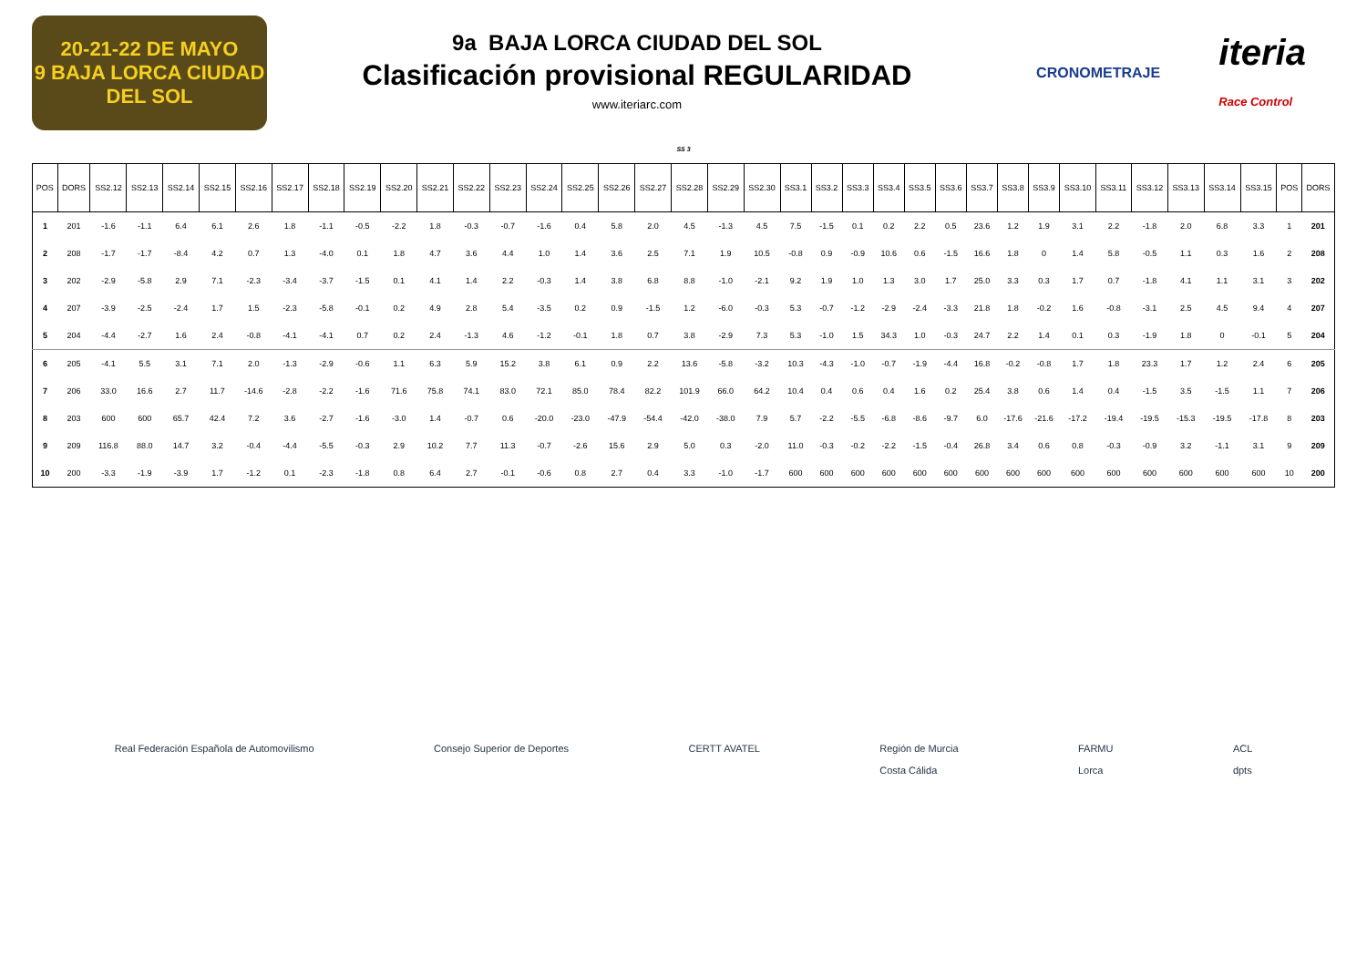20-21-22 DE MAYO
9 BAJA LORCA CIUDAD DEL SOL
9a BAJA LORCA CIUDAD DEL SOL
Clasificación provisional REGULARIDAD
www.iteriarc.com
CRONOMETRAJE iteria
Race Control
SS 3
| POS | DORS | SS2.12 | SS2.13 | SS2.14 | SS2.15 | SS2.16 | SS2.17 | SS2.18 | SS2.19 | SS2.20 | SS2.21 | SS2.22 | SS2.23 | SS2.24 | SS2.25 | SS2.26 | SS2.27 | SS2.28 | SS2.29 | SS2.30 | SS3.1 | SS3.2 | SS3.3 | SS3.4 | SS3.5 | SS3.6 | SS3.7 | SS3.8 | SS3.9 | SS3.10 | SS3.11 | SS3.12 | SS3.13 | SS3.14 | SS3.15 | POS | DORS |
| --- | --- | --- | --- | --- | --- | --- | --- | --- | --- | --- | --- | --- | --- | --- | --- | --- | --- | --- | --- | --- | --- | --- | --- | --- | --- | --- | --- | --- | --- | --- | --- | --- | --- | --- | --- | --- | --- |
| 1 | 201 | -1.6 | -1.1 | 6.4 | 6.1 | 2.6 | 1.8 | -1.1 | -0.5 | -2.2 | 1.8 | -0.3 | -0.7 | -1.6 | 0.4 | 5.8 | 2.0 | 4.5 | -1.3 | 4.5 | 7.5 | -1.5 | 0.1 | 0.2 | 2.2 | 0.5 | 23.6 | 1.2 | 1.9 | 3.1 | 2.2 | -1.8 | 2.0 | 6.8 | 3.3 | 1 | 201 |
| 2 | 208 | -1.7 | -1.7 | -8.4 | 4.2 | 0.7 | 1.3 | -4.0 | 0.1 | 1.8 | 4.7 | 3.6 | 4.4 | 1.0 | 1.4 | 3.6 | 2.5 | 7.1 | 1.9 | 10.5 | -0.8 | 0.9 | -0.9 | 10.6 | 0.6 | -1.5 | 16.6 | 1.8 | 0 | 1.4 | 5.8 | -0.5 | 1.1 | 0.3 | 1.6 | 2 | 208 |
| 3 | 202 | -2.9 | -5.8 | 2.9 | 7.1 | -2.3 | -3.4 | -3.7 | -1.5 | 0.1 | 4.1 | 1.4 | 2.2 | -0.3 | 1.4 | 3.8 | 6.8 | 8.8 | -1.0 | -2.1 | 9.2 | 1.9 | 1.0 | 1.3 | 3.0 | 1.7 | 25.0 | 3.3 | 0.3 | 1.7 | 0.7 | -1.8 | 4.1 | 1.1 | 3.1 | 3 | 202 |
| 4 | 207 | -3.9 | -2.5 | -2.4 | 1.7 | 1.5 | -2.3 | -5.8 | -0.1 | 0.2 | 4.9 | 2.8 | 5.4 | -3.5 | 0.2 | 0.9 | -1.5 | 1.2 | -6.0 | -0.3 | 5.3 | -0.7 | -1.2 | -2.9 | -2.4 | -3.3 | 21.8 | 1.8 | -0.2 | 1.6 | -0.8 | -3.1 | 2.5 | 4.5 | 9.4 | 4 | 207 |
| 5 | 204 | -4.4 | -2.7 | 1.6 | 2.4 | -0.8 | -4.1 | -4.1 | 0.7 | 0.2 | 2.4 | -1.3 | 4.6 | -1.2 | -0.1 | 1.8 | 0.7 | 3.8 | -2.9 | 7.3 | 5.3 | -1.0 | 1.5 | 34.3 | 1.0 | -0.3 | 24.7 | 2.2 | 1.4 | 0.1 | 0.3 | -1.9 | 1.8 | 0 | -0.1 | 5 | 204 |
| 6 | 205 | -4.1 | 5.5 | 3.1 | 7.1 | 2.0 | -1.3 | -2.9 | -0.6 | 1.1 | 6.3 | 5.9 | 15.2 | 3.8 | 6.1 | 0.9 | 2.2 | 13.6 | -5.8 | -3.2 | 10.3 | -4.3 | -1.0 | -0.7 | -1.9 | -4.4 | 16.8 | -0.2 | -0.8 | 1.7 | 1.8 | 23.3 | 1.7 | 1.2 | 2.4 | 6 | 205 |
| 7 | 206 | 33.0 | 16.6 | 2.7 | 11.7 | -14.6 | -2.8 | -2.2 | -1.6 | 71.6 | 75.8 | 74.1 | 83.0 | 72.1 | 85.0 | 78.4 | 82.2 | 101.9 | 66.0 | 64.2 | 10.4 | 0.4 | 0.6 | 0.4 | 1.6 | 0.2 | 25.4 | 3.8 | 0.6 | 1.4 | 0.4 | -1.5 | 3.5 | -1.5 | 1.1 | 7 | 206 |
| 8 | 203 | 600 | 600 | 65.7 | 42.4 | 7.2 | 3.6 | -2.7 | -1.6 | -3.0 | 1.4 | -0.7 | 0.6 | -20.0 | -23.0 | -47.9 | -54.4 | -42.0 | -38.0 | 7.9 | 5.7 | -2.2 | -5.5 | -6.8 | -8.6 | -9.7 | 6.0 | -17.6 | -21.6 | -17.2 | -19.4 | -19.5 | -15.3 | -19.5 | -17.8 | 8 | 203 |
| 9 | 209 | 116.8 | 88.0 | 14.7 | 3.2 | -0.4 | -4.4 | -5.5 | -0.3 | 2.9 | 10.2 | 7.7 | 11.3 | -0.7 | -2.6 | 15.6 | 2.9 | 5.0 | 0.3 | -2.0 | 11.0 | -0.3 | -0.2 | -2.2 | -1.5 | -0.4 | 26.8 | 3.4 | 0.6 | 0.8 | -0.3 | -0.9 | 3.2 | -1.1 | 3.1 | 9 | 209 |
| 10 | 200 | -3.3 | -1.9 | -3.9 | 1.7 | -1.2 | 0.1 | -2.3 | -1.8 | 0.8 | 6.4 | 2.7 | -0.1 | -0.6 | 0.8 | 2.7 | 0.4 | 3.3 | -1.0 | -1.7 | 600 | 600 | 600 | 600 | 600 | 600 | 600 | 600 | 600 | 600 | 600 | 600 | 600 | 600 | 600 | 10 | 200 |
Real Federación Española de Automovilismo Consejo Superior de Deportes CERTT AVATEL Región de Murcia
Costa Cálida FARMU
Lorca ACL
dpts